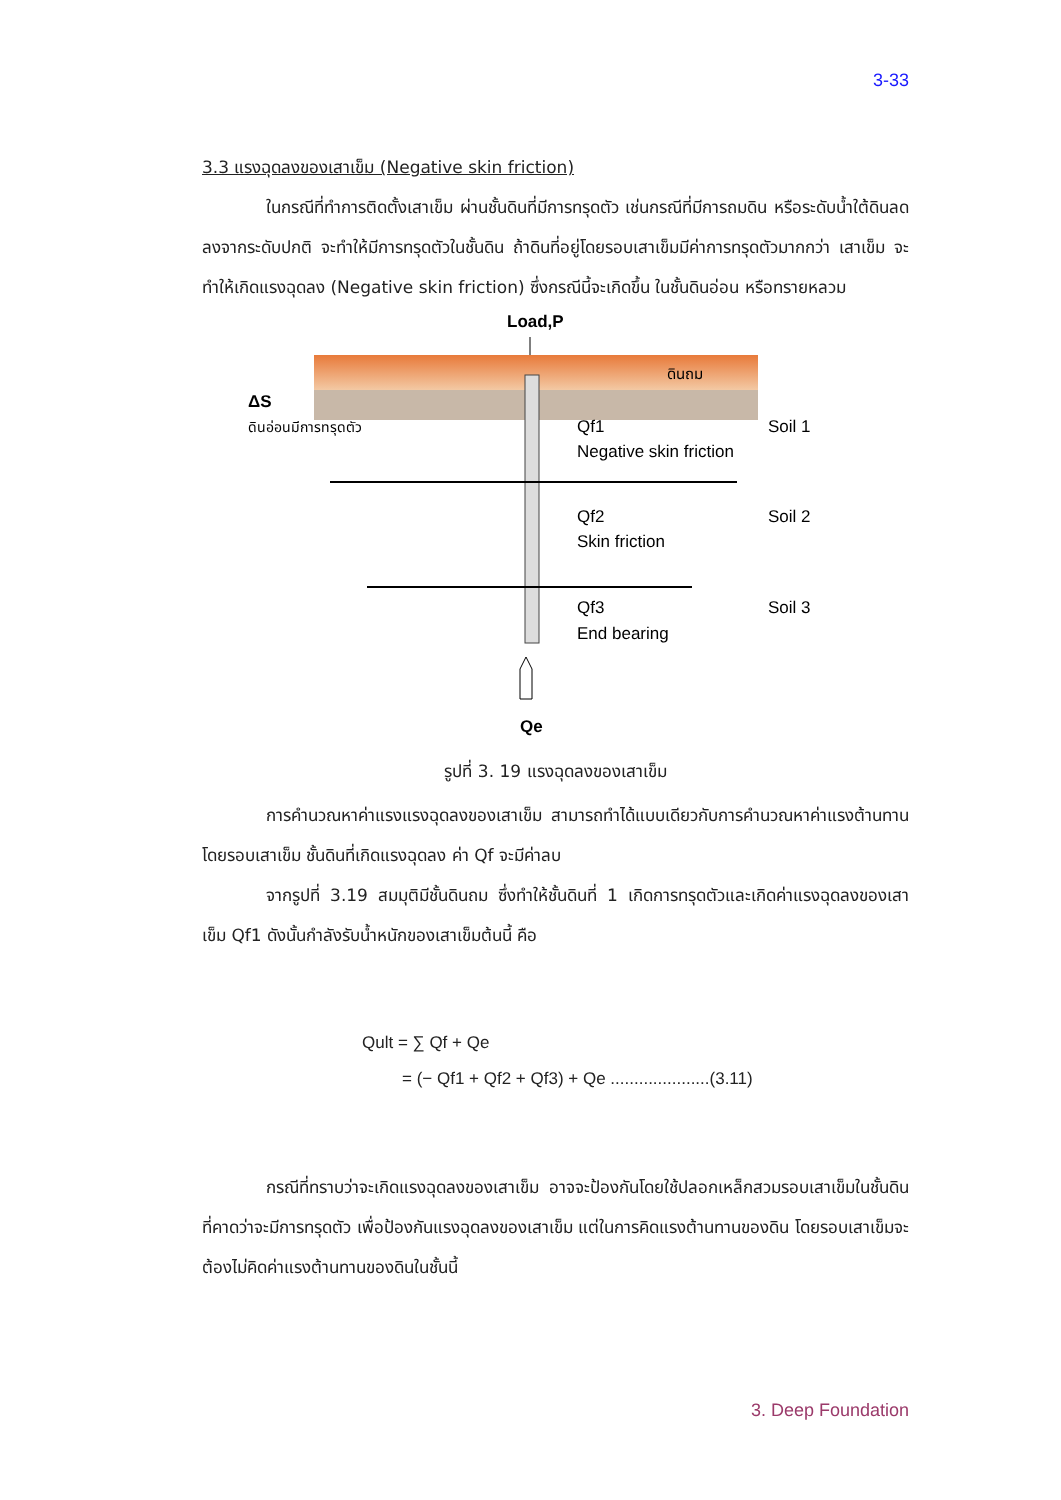3-33
3.3 แรงฉุดลงของเสาเข็ม (Negative skin friction)
ในกรณีที่ทำการติดตั้งเสาเข็ม ผ่านชั้นดินที่มีการทรุดตัว เช่นกรณีที่มีการถมดิน หรือระดับน้ำใต้ดินลดลงจากระดับปกติ จะทำให้มีการทรุดตัวในชั้นดิน ถ้าดินที่อยู่โดยรอบเสาเข็มมีค่าการทรุดตัวมากกว่า เสาเข็ม จะทำให้เกิดแรงฉุดลง (Negative skin friction) ซึ่งกรณีนี้จะเกิดขึ้น ในชั้นดินอ่อน หรือทรายหลวม
Load,P
ดินถม
ΔS
ดินอ่อนมีการทรุดตัว
Qf1
Negative skin friction
Qf2
Skin friction
Qf3
End bearing
Soil 1
Soil 2
Soil 3
Qe
รูปที่ 3. 19 แรงฉุดลงของเสาเข็ม
การคำนวณหาค่าแรงแรงฉุดลงของเสาเข็ม สามารถทำได้แบบเดียวกับการคำนวณหาค่าแรงต้านทานโดยรอบเสาเข็ม ชั้นดินที่เกิดแรงฉุดลง ค่า Qf จะมีค่าลบ
จากรูปที่ 3.19 สมมุติมีชั้นดินถม ซึ่งทำให้ชั้นดินที่ 1 เกิดการทรุดตัวและเกิดค่าแรงฉุดลงของเสาเข็ม Qf1 ดังนั้นกำลังรับน้ำหนักของเสาเข็มต้นนี้ คือ
Qult = ∑ Qf + Qe
= (− Qf1 + Qf2 + Qf3) + Qe .....................(3.11)
กรณีที่ทราบว่าจะเกิดแรงฉุดลงของเสาเข็ม อาจจะป้องกันโดยใช้ปลอกเหล็กสวมรอบเสาเข็มในชั้นดินที่คาดว่าจะมีการทรุดตัว เพื่อป้องกันแรงฉุดลงของเสาเข็ม แต่ในการคิดแรงต้านทานของดิน โดยรอบเสาเข็มจะต้องไม่คิดค่าแรงต้านทานของดินในชั้นนี้
3. Deep Foundation